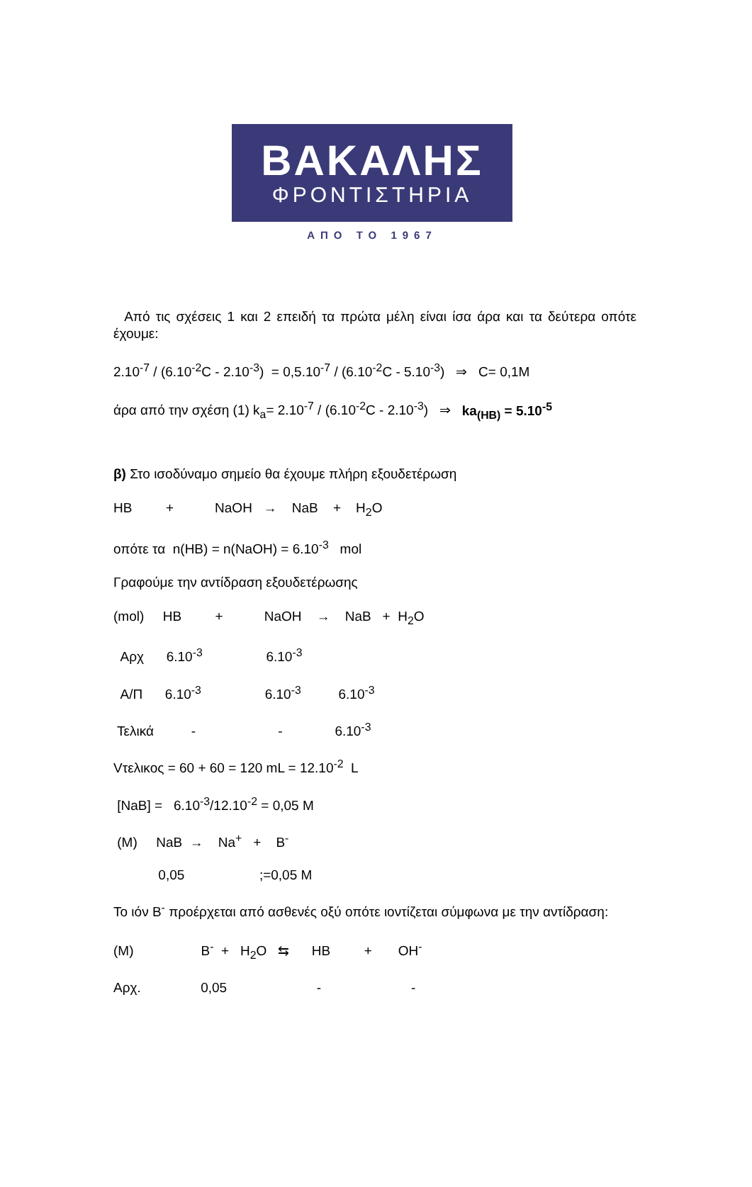ΒΑΚΑΛΗΣ
ΦΡΟΝΤΙΣΤΗΡΙΑ
ΑΠΟ ΤΟ 1967
Από τις σχέσεις 1 και 2 επειδή τα πρώτα μέλη είναι ίσα άρα και τα δεύτερα οπότε έχουμε:
2.10<sup>-7</sup> / (6.10<sup>-2</sup>C - 2.10<sup>-3</sup>) = 0,5.10<sup>-7</sup> / (6.10<sup>-2</sup>C - 5.10<sup>-3</sup>) ⇒ C= 0,1M
άρα από την σχέση (1) k<sub>a</sub>= 2.10<sup>-7</sup> / (6.10<sup>-2</sup>C - 2.10<sup>-3</sup>) ⇒ ka<sub>(HB)</sub> = 5.10<sup>-5</sup>
β) Στο ισοδύναμο σημείο θα έχουμε πλήρη εξουδετέρωση
HB         +           NaOH   →    NaB    +    H2O
οπότε τα  n(HB) = n(NaOH) = 6.10-3   mol
Γραφούμε την αντίδραση εξουδετέρωσης
(mol)     HB         +           NaOH    →    NaB   +  H2O
  Αρχ      6.10-3                 6.10-3
  Α/Π      6.10-3                 6.10-3          6.10-3
 Τελικά          -                      -              6.10-3
Vτελικος = 60 + 60 = 120 mL = 12.10-2  L
 [NaB] =   6.10-3/12.10-2 = 0,05 M
 (M)     NaB  →    Na+   +    B-
            0,05                    ;=0,05 M
Το ιόν B<sup>-</sup> προέρχεται από ασθενές οξύ οπότε ιοντίζεται σύμφωνα με την αντίδραση:
(M)                  B-  +   H2O   ⇆      HB         +       OH-
Αρχ.                0,05                        -                        -